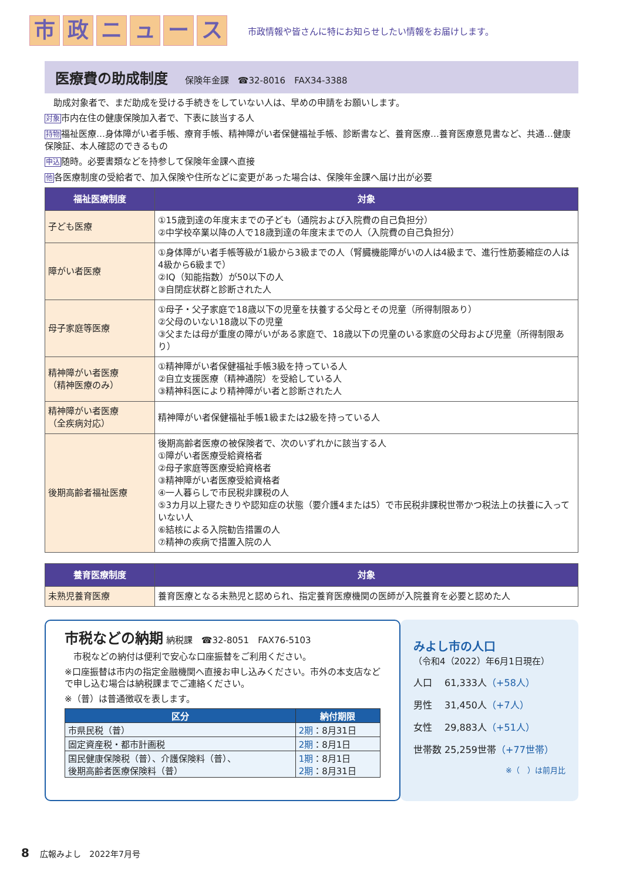市政ニュース 市政情報や皆さんに特にお知らせしたい情報をお届けします。
医療費の助成制度 保険年金課　☎32-8016　FAX34-3388
　助成対象者で、まだ助成を受ける手続きをしていない人は、早めの申請をお願いします。
対象市内在住の健康保険加入者で、下表に該当する人
持物福祉医療…身体障がい者手帳、療育手帳、精神障がい者保健福祉手帳、診断書など、養育医療…養育医療意見書など、共通…健康保険証、本人確認のできるもの
申込随時。必要書類などを持参して保険年金課へ直接
他各医療制度の受給者で、加入保険や住所などに変更があった場合は、保険年金課へ届け出が必要
| 福祉医療制度 | 対象 |
| --- | --- |
| 子ども医療 | ①15歳到達の年度末までの子ども（通院および入院費の自己負担分） ②中学校卒業以降の人で18歳到達の年度末までの人（入院費の自己負担分） |
| 障がい者医療 | ①身体障がい者手帳等級が1級から3級までの人（腎臓機能障がいの人は4級まで、進行性筋萎縮症の人は4級から6級まで） ②IQ（知能指数）が50以下の人 ③自閉症状群と診断された人 |
| 母子家庭等医療 | ①母子・父子家庭で18歳以下の児童を扶養する父母とその児童（所得制限あり） ②父母のいない18歳以下の児童 ③父または母が重度の障がいがある家庭で、18歳以下の児童のいる家庭の父母および児童（所得制限あり） |
| 精神障がい者医療 （精神医療のみ） | ①精神障がい者保健福祉手帳3級を持っている人 ②自立支援医療（精神通院）を受給している人 ③精神科医により精神障がい者と診断された人 |
| 精神障がい者医療 （全疾病対応） | 精神障がい者保健福祉手帳1級または2級を持っている人 |
| 後期高齢者福祉医療 | 後期高齢者医療の被保険者で、次のいずれかに該当する人 ①障がい者医療受給資格者 ②母子家庭等医療受給資格者 ③精神障がい者医療受給資格者 ④一人暮らしで市民税非課税の人 ⑤3カ月以上寝たきりや認知症の状態（要介護4または5）で市民税非課税世帯かつ税法上の扶養に入っていない人 ⑥結核による入院勧告措置の人 ⑦精神の疾病で措置入院の人 |
| 養育医療制度 | 対象 |
| --- | --- |
| 未熟児養育医療 | 養育医療となる未熟児と認められ、指定養育医療機関の医師が入院養育を必要と認めた人 |
市税などの納期
納税課　☎32-8051　FAX76-5103
　市税などの納付は便利で安心な口座振替をご利用ください。
※口座振替は市内の指定金融機関へ直接お申し込みください。市外の本支店などで申し込む場合は納税課までご連絡ください。
※（普）は普通徴収を表します。
| 区分 | 納付期限 |
| --- | --- |
| 市県民税（普） | 2期 ：8月31日 |
| 固定資産税・都市計画税 | 2期 ：8月1日 |
| 国民健康保険税（普）、介護保険料（普）、 後期高齢者医療保険料（普） | 1期 ：8月1日 2期 ：8月31日 |
みよし市の人口
（令和4（2022）年6月1日現在）
人口　 61,333人（+58人）
男性　 31,450人（+7人）
女性　 29,883人（+51人）
世帯数 25,259世帯（+77世帯）
※（　）は前月比
8　 広報みよし　2022年7月号